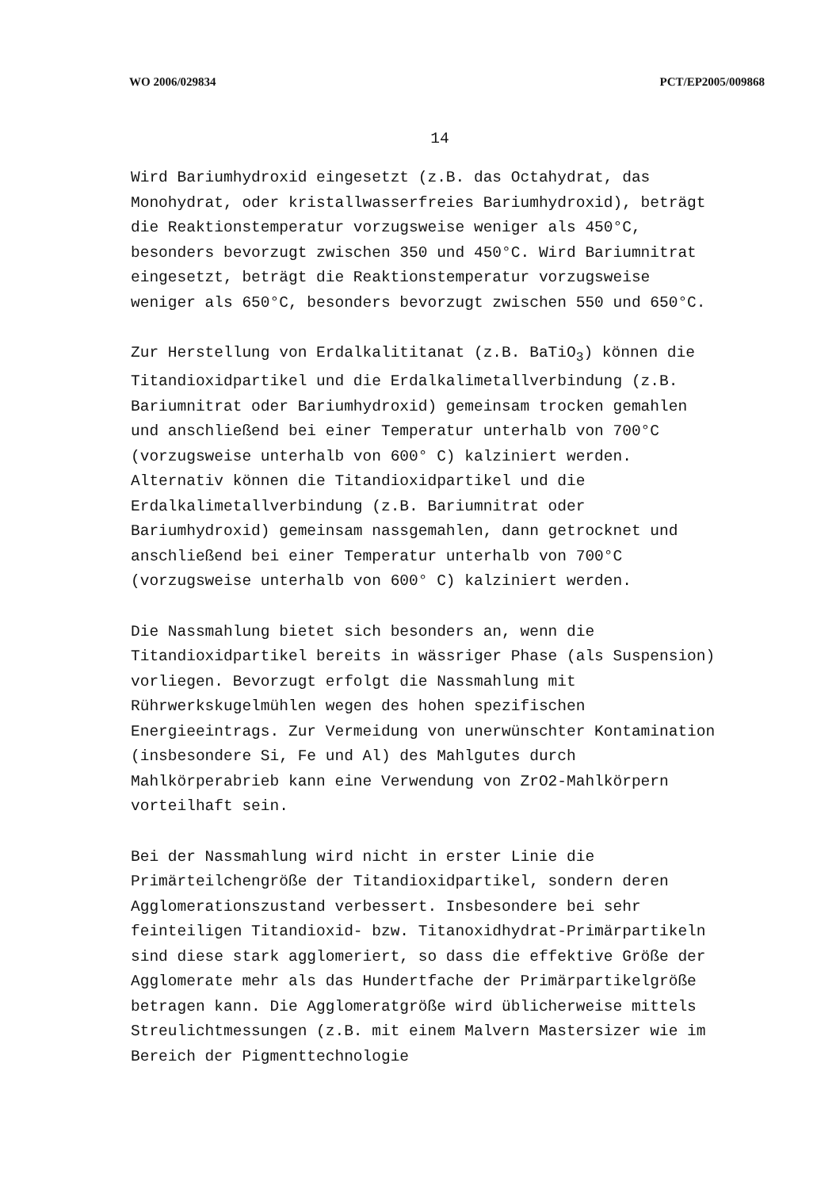WO 2006/029834 PCT/EP2005/009868
14
Wird Bariumhydroxid eingesetzt (z.B. das Octahydrat, das Monohydrat, oder kristallwasserfreies Bariumhydroxid), beträgt die Reaktionstemperatur vorzugsweise weniger als 450°C, besonders bevorzugt zwischen 350 und 450°C. Wird Bariumnitrat eingesetzt, beträgt die Reaktionstemperatur vorzugsweise weniger als 650°C, besonders bevorzugt zwischen 550 und 650°C.
Zur Herstellung von Erdalkalititanat (z.B. BaTiO<sub>3</sub>) können die Titandioxidpartikel und die Erdalkalimetallverbindung (z.B. Bariumnitrat oder Bariumhydroxid) gemeinsam trocken gemahlen und anschließend bei einer Temperatur unterhalb von 700°C (vorzugsweise unterhalb von 600° C) kalziniert werden. Alternativ können die Titandioxidpartikel und die Erdalkalimetallverbindung (z.B. Bariumnitrat oder Bariumhydroxid) gemeinsam nassgemahlen, dann getrocknet und anschließend bei einer Temperatur unterhalb von 700°C (vorzugsweise unterhalb von 600° C) kalziniert werden.
Die Nassmahlung bietet sich besonders an, wenn die Titandioxidpartikel bereits in wässriger Phase (als Suspension) vorliegen. Bevorzugt erfolgt die Nassmahlung mit Rührwerkskugelmühlen wegen des hohen spezifischen Energieeintrags. Zur Vermeidung von unerwünschter Kontamination (insbesondere Si, Fe und Al) des Mahlgutes durch Mahlkörperabrieb kann eine Verwendung von ZrO2-Mahlkörpern vorteilhaft sein.
Bei der Nassmahlung wird nicht in erster Linie die Primärteilchengröße der Titandioxidpartikel, sondern deren Agglomerationszustand verbessert. Insbesondere bei sehr feinteiligen Titandioxid- bzw. Titanoxidhydrat-Primärpartikeln sind diese stark agglomeriert, so dass die effektive Größe der Agglomerate mehr als das Hundertfache der Primärpartikelgröße betragen kann. Die Agglomeratgröße wird üblicherweise mittels Streulichtmessungen (z.B. mit einem Malvern Mastersizer wie im Bereich der Pigmenttechnologie